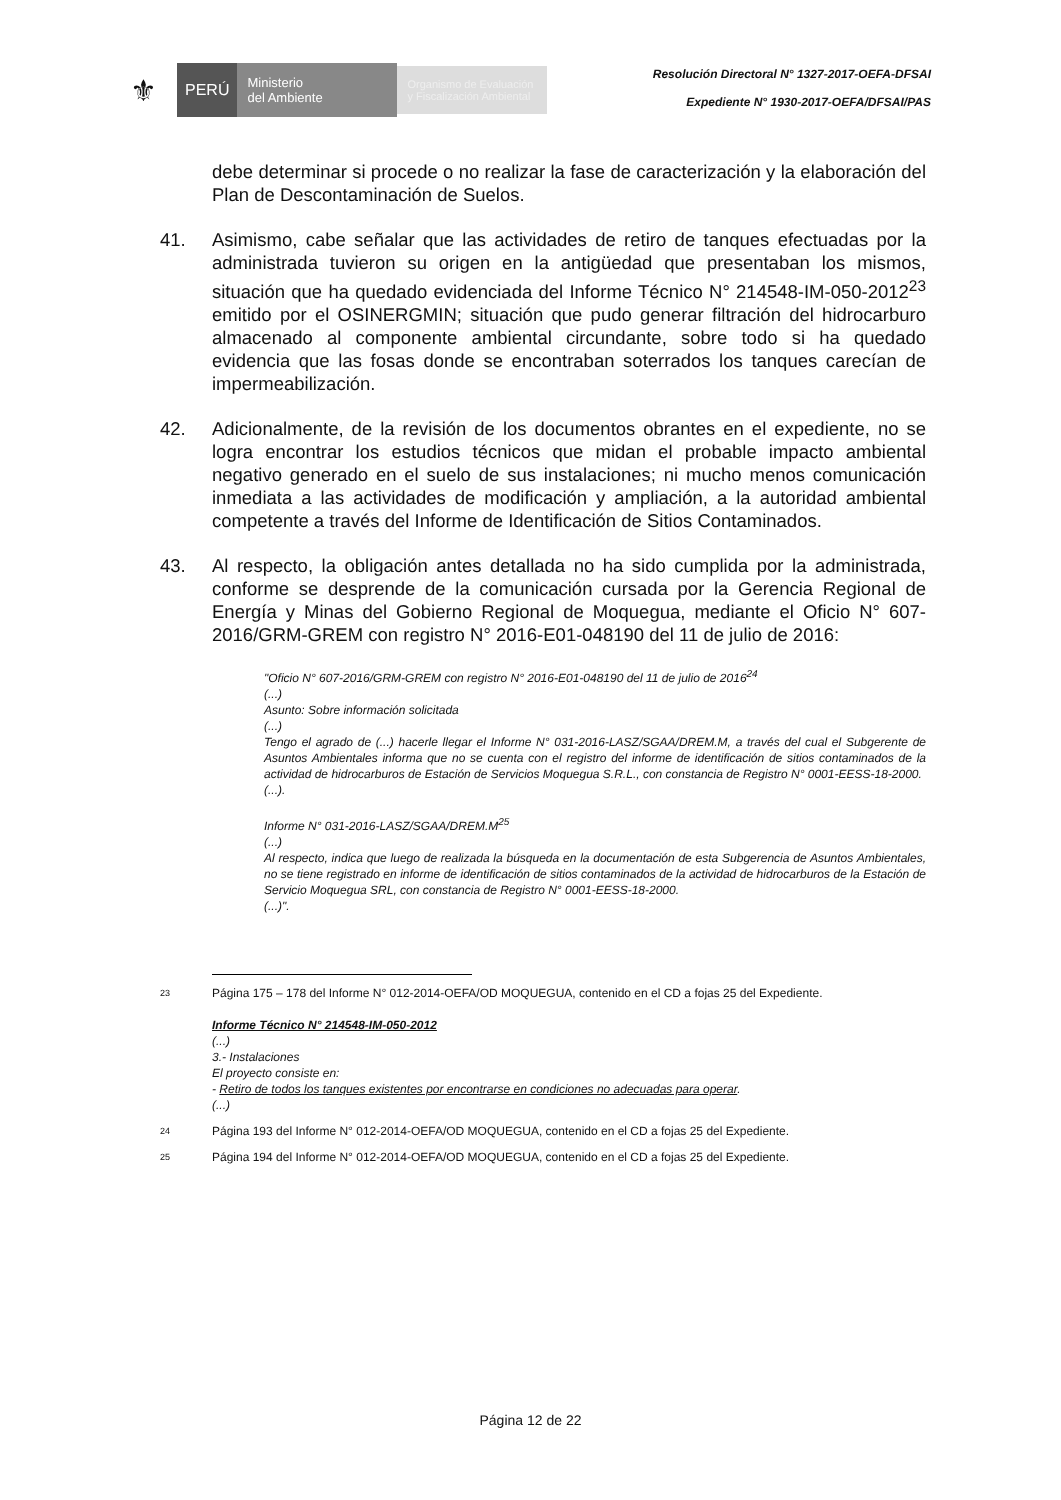⚜
PERÚ
Ministerio
del Ambiente
Organismo de Evaluación y Fiscalización Ambiental
Resolución Directoral N° 1327-2017-OEFA-DFSAI
Expediente N° 1930-2017-OEFA/DFSAI/PAS
debe determinar si procede o no realizar la fase de caracterización y la elaboración del Plan de Descontaminación de Suelos.
41. Asimismo, cabe señalar que las actividades de retiro de tanques efectuadas por la administrada tuvieron su origen en la antigüedad que presentaban los mismos, situación que ha quedado evidenciada del Informe Técnico N° 214548-IM-050-2012<sup>23</sup> emitido por el OSINERGMIN; situación que pudo generar filtración del hidrocarburo almacenado al componente ambiental circundante, sobre todo si ha quedado evidencia que las fosas donde se encontraban soterrados los tanques carecían de impermeabilización.
42. Adicionalmente, de la revisión de los documentos obrantes en el expediente, no se logra encontrar los estudios técnicos que midan el probable impacto ambiental negativo generado en el suelo de sus instalaciones; ni mucho menos comunicación inmediata a las actividades de modificación y ampliación, a la autoridad ambiental competente a través del Informe de Identificación de Sitios Contaminados.
43. Al respecto, la obligación antes detallada no ha sido cumplida por la administrada, conforme se desprende de la comunicación cursada por la Gerencia Regional de Energía y Minas del Gobierno Regional de Moquegua, mediante el Oficio N° 607-2016/GRM-GREM con registro N° 2016-E01-048190 del 11 de julio de 2016:
"Oficio N° 607-2016/GRM-GREM con registro N° 2016-E01-048190 del 11 de julio de 2016<sup>24</sup>
(...)
Asunto: Sobre información solicitada
(...)
Tengo el agrado de (...) hacerle llegar el Informe N° 031-2016-LASZ/SGAA/DREM.M, a través del cual el Subgerente de Asuntos Ambientales informa que no se cuenta con el registro del informe de identificación de sitios contaminados de la actividad de hidrocarburos de Estación de Servicios Moquegua S.R.L., con constancia de Registro N° 0001-EESS-18-2000.
(...).
Informe N° 031-2016-LASZ/SGAA/DREM.M<sup>25</sup>
(...)
Al respecto, indica que luego de realizada la búsqueda en la documentación de esta Subgerencia de Asuntos Ambientales, no se tiene registrado en informe de identificación de sitios contaminados de la actividad de hidrocarburos de la Estación de Servicio Moquegua SRL, con constancia de Registro N° 0001-EESS-18-2000.
(...)".
23
Página 175 – 178 del Informe N° 012-2014-OEFA/OD MOQUEGUA, contenido en el CD a fojas 25 del Expediente.
Informe Técnico N° 214548-IM-050-2012
(...)
3.- Instalaciones
El proyecto consiste en:
- Retiro de todos los tanques existentes por encontrarse en condiciones no adecuadas para operar.
(...)
24
Página 193 del Informe N° 012-2014-OEFA/OD MOQUEGUA, contenido en el CD a fojas 25 del Expediente.
25
Página 194 del Informe N° 012-2014-OEFA/OD MOQUEGUA, contenido en el CD a fojas 25 del Expediente.
Página 12 de 22